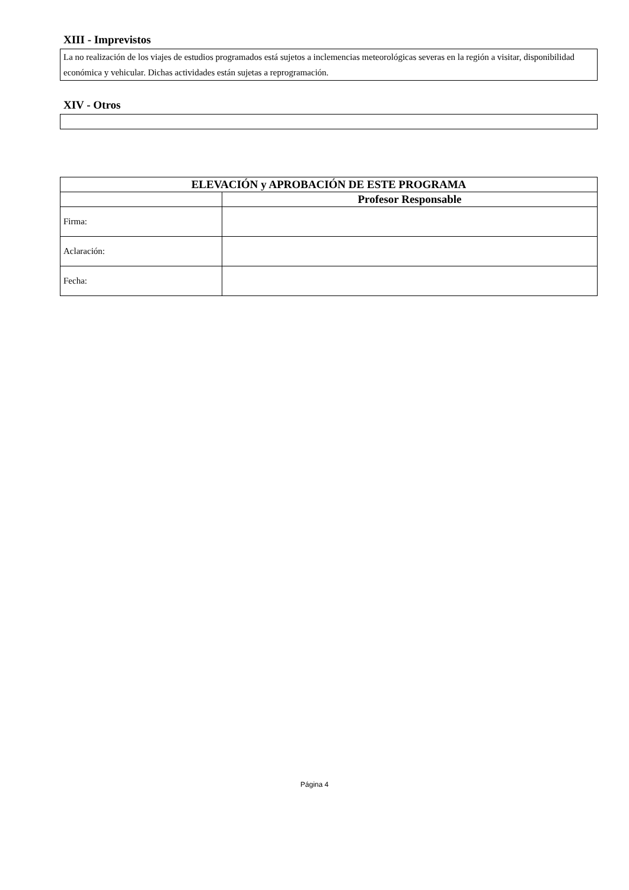XIII - Imprevistos
La no realización de los viajes de estudios programados está sujetos a inclemencias meteorológicas severas en la región a visitar, disponibilidad económica y vehicular. Dichas actividades están sujetas a reprogramación.
XIV - Otros
| ELEVACIÓN y APROBACIÓN DE ESTE PROGRAMA | |
| --- | --- |
| | Profesor Responsable |
| Firma: | |
| Aclaración: | |
| Fecha: | |
Página 4